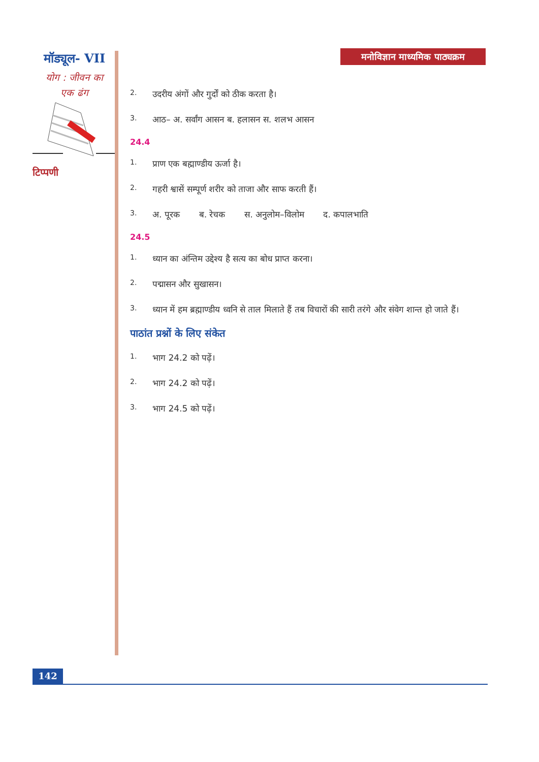मॉड्यूल- VII
योग : जीवन का
एक ढंग
टिप्पणी
मनोविज्ञान माध्यमिक पाठ्यक्रम
2.
उदरीय अंगों और गुर्दों को ठीक करता है।
3.
आठ– अ. सर्वांग आसन ब. हलासन स. शलभ आसन
24.4
1.
प्राण एक बह्माण्डीय ऊर्जा है।
2.
गहरी श्वासें सम्पूर्ण शरीर को ताजा और साफ करती हैं।
3.
अ. पूरक ब. रेचक स. अनुलोम–विलोम द. कपालभाति
24.5
1.
ध्यान का अंन्तिम उद्देश्य है सत्य का बोध प्राप्त करना।
2.
पद्मासन और सुखासन।
3.
ध्यान में हम ब्रह्माण्डीय ध्वनि से ताल मिलाते हैं तब विचारों की सारी तरंगे और संवेग शान्त हो जाते हैं।
पाठांत प्रश्नों के लिए संकेत
1.
भाग 24.2 को पढ़ें।
2.
भाग 24.2 को पढ़ें।
3.
भाग 24.5 को पढ़ें।
142